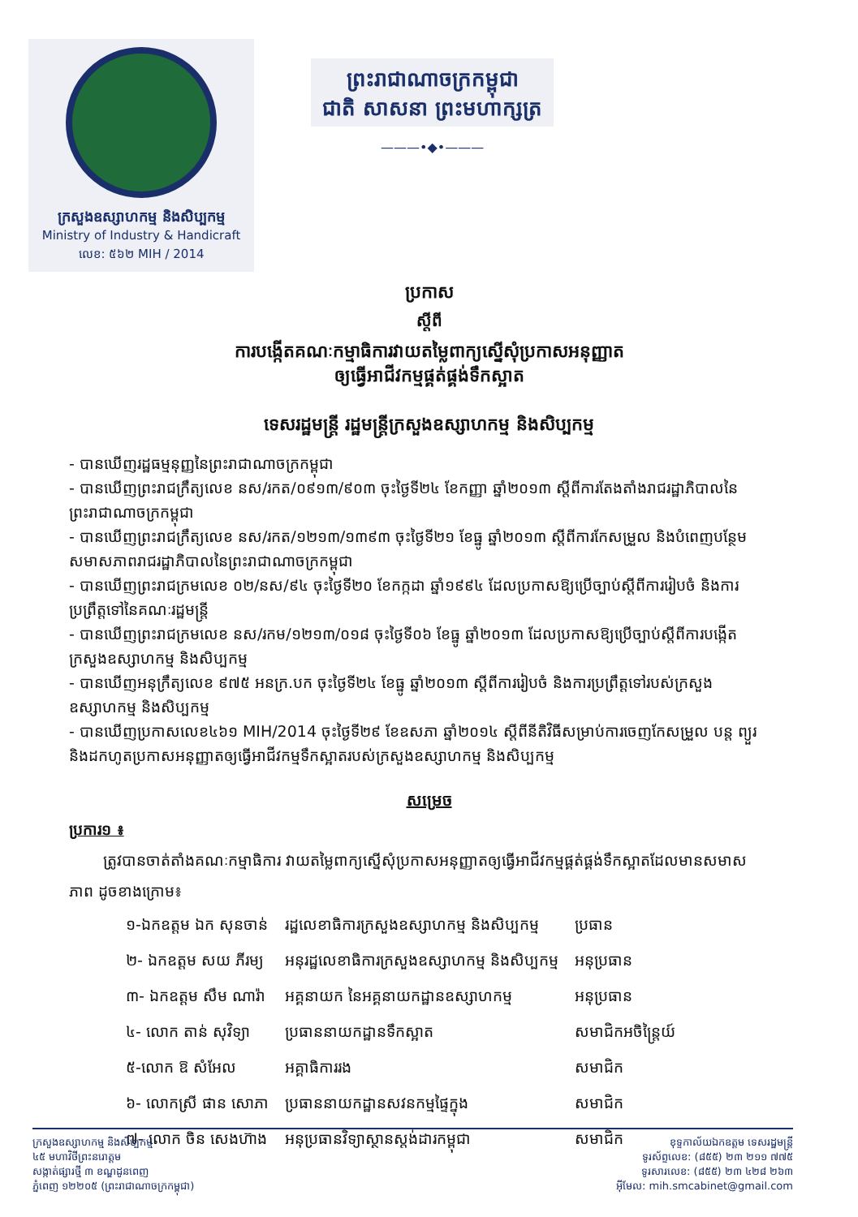ក្រសួងឧស្សាហកម្ម និងសិប្បកម្ម
Ministry of Industry & Handicraft
លេខ: ៥៦២ MIH / 2014
ព្រះរាជាណាចក្រកម្ពុជា
ជាតិ សាសនា ព្រះមហាក្សត្រ
———•◆•———
ប្រកាស
ស្តីពី
ការបង្កើតគណៈកម្មាធិការវាយតម្លៃពាក្យស្នើសុំប្រកាសអនុញ្ញាត
ឲ្យធ្វើអាជីវកម្មផ្គត់ផ្គង់ទឹកស្អាត
ទេសរដ្ឋមន្ត្រី រដ្ឋមន្ត្រីក្រសួងឧស្សាហកម្ម និងសិប្បកម្ម
- បានឃើញរដ្ឋធម្មនុញ្ញនៃព្រះរាជាណាចក្រកម្ពុជា
- បានឃើញព្រះរាជក្រឹត្យលេខ នស/រកត/០៩១៣/៩០៣ ចុះថ្ងៃទី២៤ ខែកញ្ញា ឆ្នាំ២០១៣ ស្តីពីការតែងតាំងរាជរដ្ឋាភិបាលនៃព្រះរាជាណាចក្រកម្ពុជា
- បានឃើញព្រះរាជក្រឹត្យលេខ នស/រកត/១២១៣/១៣៩៣ ចុះថ្ងៃទី២១ ខែធ្នូ ឆ្នាំ២០១៣ ស្តីពីការកែសម្រួល និងបំពេញបន្ថែមសមាសភាពរាជរដ្ឋាភិបាលនៃព្រះរាជាណាចក្រកម្ពុជា
- បានឃើញព្រះរាជក្រមលេខ ០២/នស/៩៤ ចុះថ្ងៃទី២០ ខែកក្កដា ឆ្នាំ១៩៩៤ ដែលប្រកាសឱ្យប្រើច្បាប់ស្តីពីការរៀបចំ និងការប្រព្រឹត្តទៅនៃគណៈរដ្ឋមន្ត្រី
- បានឃើញព្រះរាជក្រមលេខ នស/រកម/១២១៣/០១៨ ចុះថ្ងៃទី០៦ ខែធ្នូ ឆ្នាំ២០១៣ ដែលប្រកាសឱ្យប្រើច្បាប់ស្តីពីការបង្កើតក្រសួងឧស្សាហកម្ម និងសិប្បកម្ម
- បានឃើញអនុក្រឹត្យលេខ ៩៧៥ អនក្រ.បក ចុះថ្ងៃទី២៤ ខែធ្នូ ឆ្នាំ២០១៣ ស្តីពីការរៀបចំ និងការប្រព្រឹត្តទៅរបស់ក្រសួងឧស្សាហកម្ម និងសិប្បកម្ម
- បានឃើញប្រកាសលេខ៤៦១ MIH/2014 ចុះថ្ងៃទី២៩ ខែឧសភា ឆ្នាំ២០១៤ ស្តីពីនីតិវិធីសម្រាប់ការចេញកែសម្រួល បន្ត ព្យួរ និងដកហូតប្រកាសអនុញ្ញាតឲ្យធ្វើអាជីវកម្មទឹកស្អាតរបស់ក្រសួងឧស្សាហកម្ម និងសិប្បកម្ម
សម្រេច
ប្រការ១ ៖
ត្រូវបានចាត់តាំងគណៈកម្មាធិការ វាយតម្លៃពាក្យស្នើសុំប្រកាសអនុញ្ញាតឲ្យធ្វើអាជីវកម្មផ្គត់ផ្គង់ទឹកស្អាតដែលមានសមាសភាព ដូចខាងក្រោម៖
| ១-ឯកឧត្តម ឯក សុនចាន់ | រដ្ឋលេខាធិការក្រសួងឧស្សាហកម្ម និងសិប្បកម្ម | ប្រធាន |
| ២- ឯកឧត្តម សយ ភីរម្យ | អនុរដ្ឋលេខាធិការក្រសួងឧស្សាហកម្ម និងសិប្បកម្ម | អនុប្រធាន |
| ៣- ឯកឧត្តម សឹម ណារ៉ា | អគ្គនាយក នៃអគ្គនាយកដ្ឋានឧស្សាហកម្ម | អនុប្រធាន |
| ៤- លោក តាន់ សុវិទ្យា | ប្រធាននាយកដ្ឋានទឹកស្អាត | សមាជិកអចិន្ត្រៃយ៍ |
| ៥-លោក ឱ សំអែល | អគ្គាធិការរង | សមាជិក |
| ៦- លោកស្រី ផាន សោភា | ប្រធាននាយកដ្ឋានសវនកម្មផ្ទៃក្នុង | សមាជិក |
| ៧- លោក ចិន សេងហ៊ាង | អនុប្រធានវិទ្យាស្ថានស្តង់ដារកម្ពុជា | សមាជិក |
ក្រសួងឧស្សាហកម្ម និងសិប្បកម្ម
៤៥ មហាវិថីព្រះនរោត្តម
សង្កាត់ផ្សារថ្មី ៣ ខណ្ឌដូនពេញ
ភ្នំពេញ ១២២០៥ (ព្រះរាជាណាចក្រកម្ពុជា)
ខុទ្ទកាល័យឯកឧត្តម ទេសរដ្ឋមន្ត្រី
ទូរស័ព្ទលេខ: (៨៥៥) ២៣ ២១១ ៧៧៥
ទូរសារលេខ: (៨៥៥) ២៣ ៤២៨ ២៦៣
អ៊ីមែល: mih.smcabinet@gmail.com